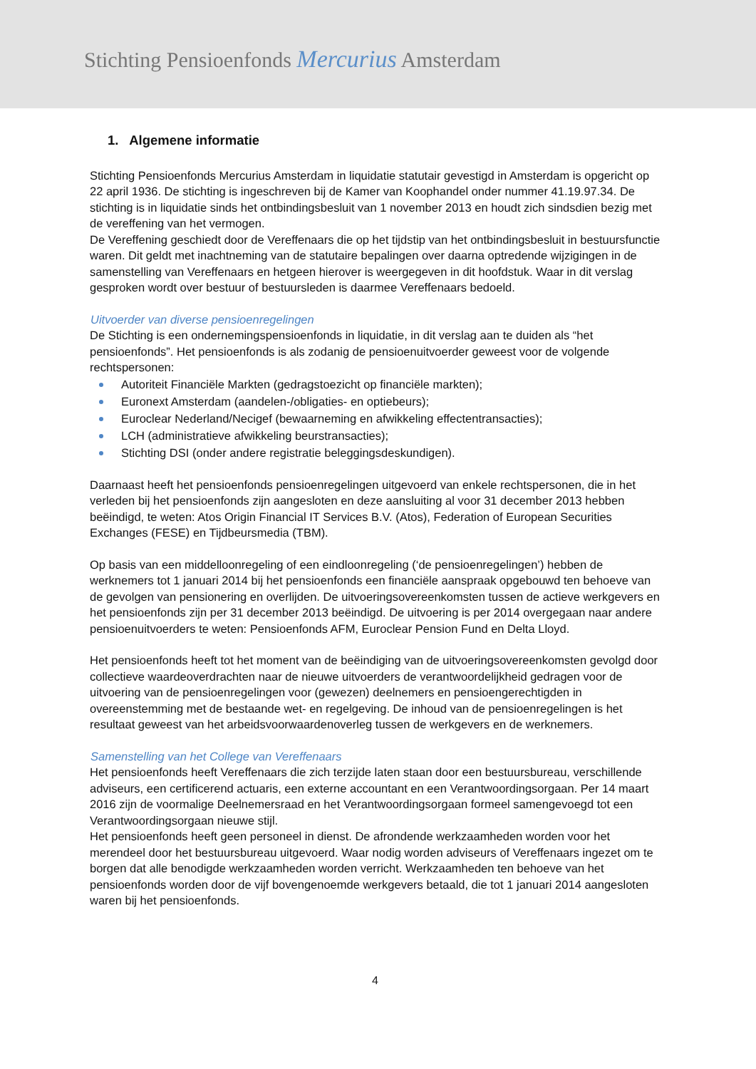Stichting Pensioenfonds Mercurius Amsterdam
1. Algemene informatie
Stichting Pensioenfonds Mercurius Amsterdam in liquidatie statutair gevestigd in Amsterdam is opgericht op 22 april 1936. De stichting is ingeschreven bij de Kamer van Koophandel onder nummer 41.19.97.34. De stichting is in liquidatie sinds het ontbindingsbesluit van 1 november 2013 en houdt zich sindsdien bezig met de vereffening van het vermogen.
De Vereffening geschiedt door de Vereffenaars die op het tijdstip van het ontbindingsbesluit in bestuursfunctie waren. Dit geldt met inachtneming van de statutaire bepalingen over daarna optredende wijzigingen in de samenstelling van Vereffenaars en hetgeen hierover is weergegeven in dit hoofdstuk. Waar in dit verslag gesproken wordt over bestuur of bestuursleden is daarmee Vereffenaars bedoeld.
Uitvoerder van diverse pensioenregelingen
De Stichting is een ondernemingspensioenfonds in liquidatie, in dit verslag aan te duiden als “het pensioenfonds”. Het pensioenfonds is als zodanig de pensioenuitvoerder geweest voor de volgende rechtspersonen:
Autoriteit Financiële Markten (gedragstoezicht op financiële markten);
Euronext Amsterdam (aandelen-/obligaties- en optiebeurs);
Euroclear Nederland/Necigef (bewaarneming en afwikkeling effectentransacties);
LCH (administratieve afwikkeling beurstransacties);
Stichting DSI (onder andere registratie beleggingsdeskundigen).
Daarnaast heeft het pensioenfonds pensioenregelingen uitgevoerd van enkele rechtspersonen, die in het verleden bij het pensioenfonds zijn aangesloten en deze aansluiting al voor 31 december 2013 hebben beëindigd, te weten: Atos Origin Financial IT Services B.V. (Atos), Federation of European Securities Exchanges (FESE) en Tijdbeursmedia (TBM).
Op basis van een middelloonregeling of een eindloonregeling (‘de pensioenregelingen’) hebben de werknemers tot 1 januari 2014 bij het pensioenfonds een financiële aanspraak opgebouwd ten behoeve van de gevolgen van pensionering en overlijden. De uitvoeringsovereenkomsten tussen de actieve werkgevers en het pensioenfonds zijn per 31 december 2013 beëindigd. De uitvoering is per 2014 overgegaan naar andere pensioenuitvoerders te weten: Pensioenfonds AFM, Euroclear Pension Fund en Delta Lloyd.
Het pensioenfonds heeft tot het moment van de beëindiging van de uitvoeringsovereenkomsten gevolgd door collectieve waardeoverdrachten naar de nieuwe uitvoerders de verantwoordelijkheid gedragen voor de uitvoering van de pensioenregelingen voor (gewezen) deelnemers en pensioengerechtigden in overeenstemming met de bestaande wet- en regelgeving. De inhoud van de pensioenregelingen is het resultaat geweest van het arbeidsvoorwaardenoverleg tussen de werkgevers en de werknemers.
Samenstelling van het College van Vereffenaars
Het pensioenfonds heeft Vereffenaars die zich terzijde laten staan door een bestuursbureau, verschillende adviseurs, een certificerend actuaris, een externe accountant en een Verantwoordingsorgaan. Per 14 maart 2016 zijn de voormalige Deelnemersraad en het Verantwoordingsorgaan formeel samengevoegd tot een Verantwoordingsorgaan nieuwe stijl.
Het pensioenfonds heeft geen personeel in dienst. De afrondende werkzaamheden worden voor het merendeel door het bestuursbureau uitgevoerd. Waar nodig worden adviseurs of Vereffenaars ingezet om te borgen dat alle benodigde werkzaamheden worden verricht. Werkzaamheden ten behoeve van het pensioenfonds worden door de vijf bovengenoemde werkgevers betaald, die tot 1 januari 2014 aangesloten waren bij het pensioenfonds.
4